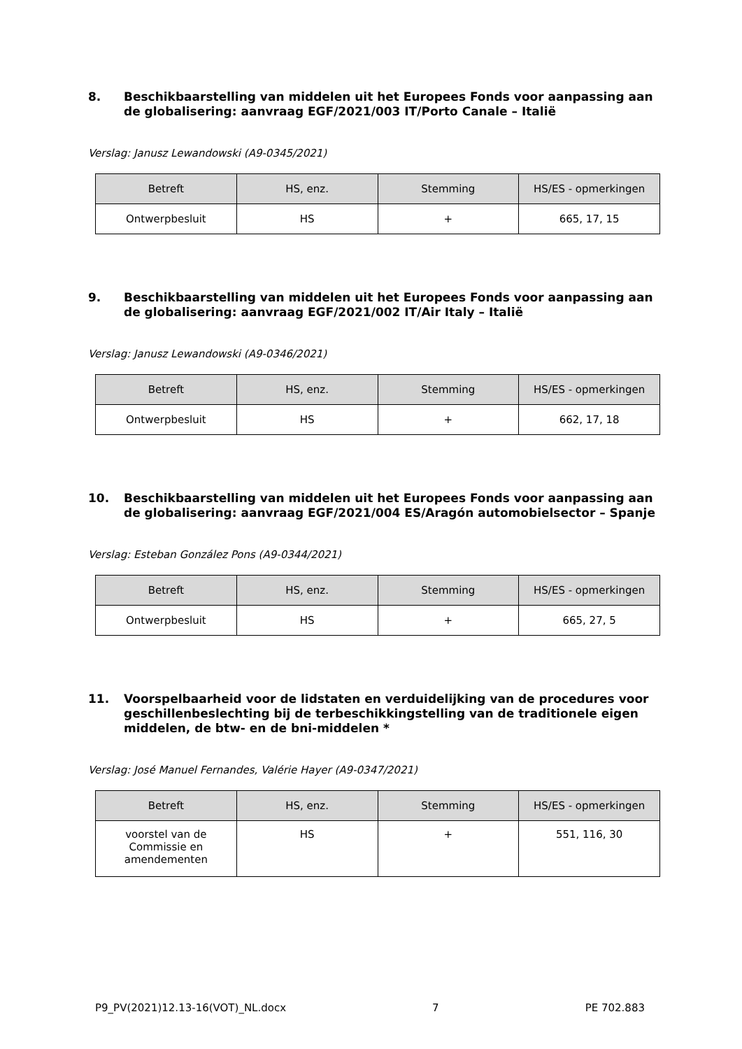8. Beschikbaarstelling van middelen uit het Europees Fonds voor aanpassing aan de globalisering: aanvraag EGF/2021/003 IT/Porto Canale – Italië
Verslag: Janusz Lewandowski (A9-0345/2021)
| Betreft | HS, enz. | Stemming | HS/ES - opmerkingen |
| --- | --- | --- | --- |
| Ontwerpbesluit | HS | + | 665, 17, 15 |
9. Beschikbaarstelling van middelen uit het Europees Fonds voor aanpassing aan de globalisering: aanvraag EGF/2021/002 IT/Air Italy – Italië
Verslag: Janusz Lewandowski (A9-0346/2021)
| Betreft | HS, enz. | Stemming | HS/ES - opmerkingen |
| --- | --- | --- | --- |
| Ontwerpbesluit | HS | + | 662, 17, 18 |
10. Beschikbaarstelling van middelen uit het Europees Fonds voor aanpassing aan de globalisering: aanvraag EGF/2021/004 ES/Aragón automobielsector – Spanje
Verslag: Esteban González Pons (A9-0344/2021)
| Betreft | HS, enz. | Stemming | HS/ES - opmerkingen |
| --- | --- | --- | --- |
| Ontwerpbesluit | HS | + | 665, 27, 5 |
11. Voorspelbaarheid voor de lidstaten en verduidelijking van de procedures voor geschillenbeslechting bij de terbeschikkingstelling van de traditionele eigen middelen, de btw- en de bni-middelen *
Verslag: José Manuel Fernandes, Valérie Hayer (A9-0347/2021)
| Betreft | HS, enz. | Stemming | HS/ES - opmerkingen |
| --- | --- | --- | --- |
| voorstel van de Commissie en amendementen | HS | + | 551, 116, 30 |
P9_PV(2021)12.13-16(VOT)_NL.docx 7 PE 702.883